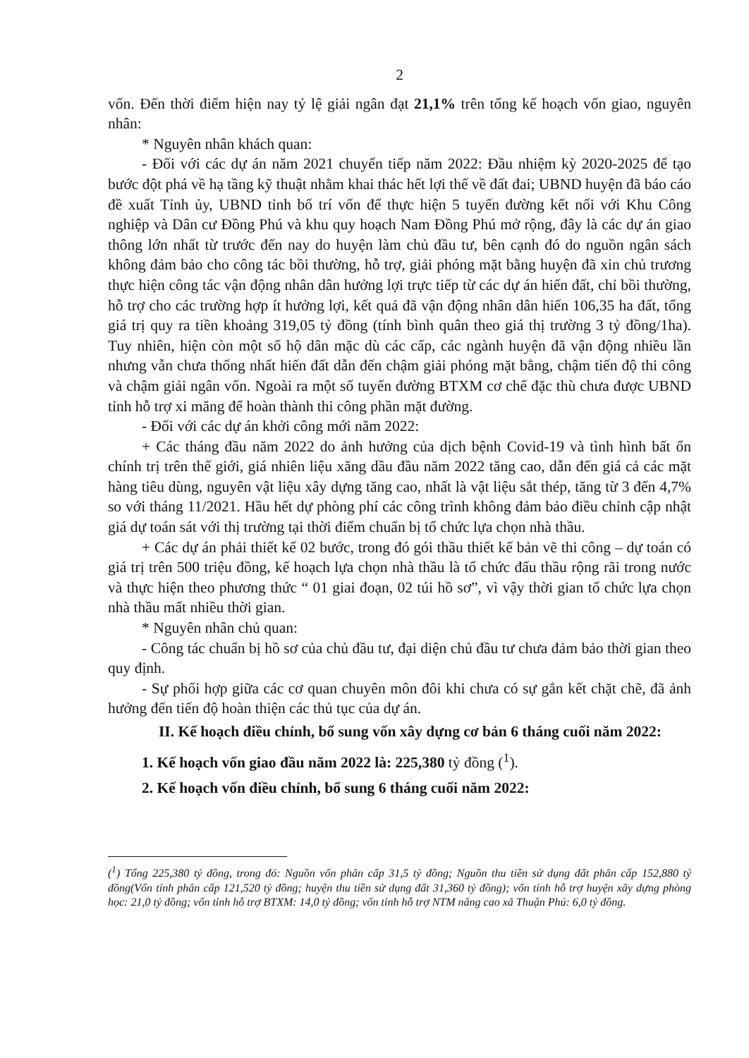2
vốn. Đến thời điểm hiện nay tỷ lệ giải ngân đạt 21,1% trên tổng kế hoạch vốn giao, nguyên nhân:
* Nguyên nhân khách quan:
- Đối với các dự án năm 2021 chuyển tiếp năm 2022: Đầu nhiệm kỳ 2020-2025 để tạo bước đột phá về hạ tầng kỹ thuật nhằm khai thác hết lợi thế về đất đai; UBND huyện đã báo cáo đề xuất Tỉnh ủy, UBND tỉnh bố trí vốn để thực hiện 5 tuyến đường kết nối với Khu Công nghiệp và Dân cư Đồng Phú và khu quy hoạch Nam Đồng Phú mở rộng, đây là các dự án giao thông lớn nhất từ trước đến nay do huyện làm chủ đầu tư, bên cạnh đó do nguồn ngân sách không đảm bảo cho công tác bồi thường, hỗ trợ, giải phóng mặt bằng huyện đã xin chủ trương thực hiện công tác vận động nhân dân hưởng lợi trực tiếp từ các dự án hiến đất, chỉ bồi thường, hỗ trợ cho các trường hợp ít hưởng lợi, kết quả đã vận động nhân dân hiến 106,35 ha đất, tổng giá trị quy ra tiền khoảng 319,05 tỷ đồng (tính bình quân theo giá thị trường 3 tỷ đồng/1ha). Tuy nhiên, hiện còn một số hộ dân mặc dù các cấp, các ngành huyện đã vận động nhiều lần nhưng vẫn chưa thống nhất hiến đất dẫn đến chậm giải phóng mặt bằng, chậm tiến độ thi công và chậm giải ngân vốn. Ngoài ra một số tuyến đường BTXM cơ chế đặc thù chưa được UBND tỉnh hỗ trợ xi măng để hoàn thành thi công phần mặt đường.
- Đối với các dự án khởi công mới năm 2022:
+ Các tháng đầu năm 2022 do ảnh hưởng của dịch bệnh Covid-19 và tình hình bất ổn chính trị trên thế giới, giá nhiên liệu xăng dầu đầu năm 2022 tăng cao, dẫn đến giá cả các mặt hàng tiêu dùng, nguyên vật liệu xây dựng tăng cao, nhất là vật liệu sắt thép, tăng từ 3 đến 4,7% so với tháng 11/2021. Hầu hết dự phòng phí các công trình không đảm bảo điều chỉnh cập nhật giá dự toán sát với thị trường tại thời điểm chuẩn bị tổ chức lựa chọn nhà thầu.
+ Các dự án phải thiết kế 02 bước, trong đó gói thầu thiết kế bản vẽ thi công – dự toán có giá trị trên 500 triệu đồng, kế hoạch lựa chọn nhà thầu là tổ chức đấu thầu rộng rãi trong nước và thực hiện theo phương thức “ 01 giai đoạn, 02 túi hồ sơ”, vì vậy thời gian tổ chức lựa chọn nhà thầu mất nhiều thời gian.
* Nguyên nhân chủ quan:
- Công tác chuẩn bị hồ sơ của chủ đầu tư, đại diện chủ đầu tư chưa đảm bảo thời gian theo quy định.
- Sự phối hợp giữa các cơ quan chuyên môn đôi khi chưa có sự gắn kết chặt chẽ, đã ảnh hưởng đến tiến độ hoàn thiện các thủ tục của dự án.
II. Kế hoạch điều chỉnh, bổ sung vốn xây dựng cơ bản 6 tháng cuối năm 2022:
1. Kế hoạch vốn giao đầu năm 2022 là: 225,380 tỷ đồng (<sup>1</sup>).
2. Kế hoạch vốn điều chỉnh, bổ sung 6 tháng cuối năm 2022:
(<sup>1</sup>) Tổng 225,380 tỷ đồng, trong đó: Nguồn vốn phân cấp 31,5 tỷ đồng; Nguồn thu tiền sử dụng đất phân cấp 152,880 tỷ đồng(Vốn tỉnh phân cấp 121,520 tỷ đồng; huyện thu tiền sử dụng đất 31,360 tỷ đồng); vốn tỉnh hỗ trợ huyện xây dựng phòng học: 21,0 tỷ đồng; vốn tỉnh hỗ trợ BTXM: 14,0 tỷ đồng; vốn tỉnh hỗ trợ NTM nâng cao xã Thuận Phú: 6,0 tỷ đồng.